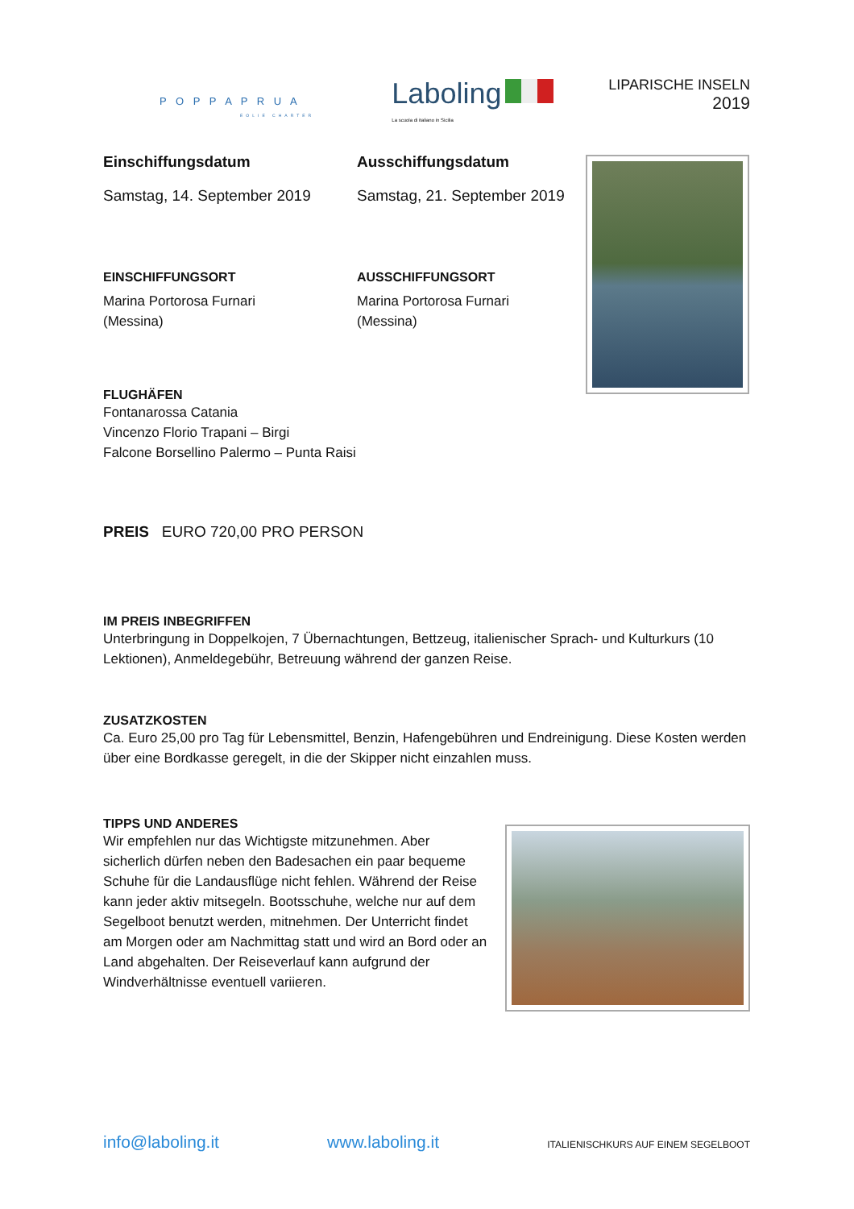P O P P A P R U A
EOLIE CHARTER
Laboling
La scuola di italiano in Sicilia
LIPARISCHE INSELN
2019
Einschiffungsdatum
Samstag, 14. September 2019
Ausschiffungsdatum
Samstag, 21. September 2019
EINSCHIFFUNGSORT
Marina Portorosa Furnari
(Messina)
AUSSCHIFFUNGSORT
Marina Portorosa Furnari
(Messina)
FLUGHÄFEN
Fontanarossa Catania
Vincenzo Florio Trapani – Birgi
Falcone Borsellino Palermo – Punta Raisi
PREIS EURO 720,00 PRO PERSON
IM PREIS INBEGRIFFEN
Unterbringung in Doppelkojen, 7 Übernachtungen, Bettzeug, italienischer Sprach- und Kulturkurs (10 Lektionen), Anmeldegebühr, Betreuung während der ganzen Reise.
ZUSATZKOSTEN
Ca. Euro 25,00 pro Tag für Lebensmittel, Benzin, Hafengebühren und Endreinigung. Diese Kosten werden über eine Bordkasse geregelt, in die der Skipper nicht einzahlen muss.
TIPPS UND ANDERES
Wir empfehlen nur das Wichtigste mitzunehmen. Aber sicherlich dürfen neben den Badesachen ein paar bequeme Schuhe für die Landausflüge nicht fehlen. Während der Reise kann jeder aktiv mitsegeln. Bootsschuhe, welche nur auf dem Segelboot benutzt werden, mitnehmen. Der Unterricht findet am Morgen oder am Nachmittag statt und wird an Bord oder an Land abgehalten. Der Reiseverlauf kann aufgrund der Windverhältnisse eventuell variieren.
info@laboling.it www.laboling.it ITALIENISCHKURS AUF EINEM SEGELBOOT